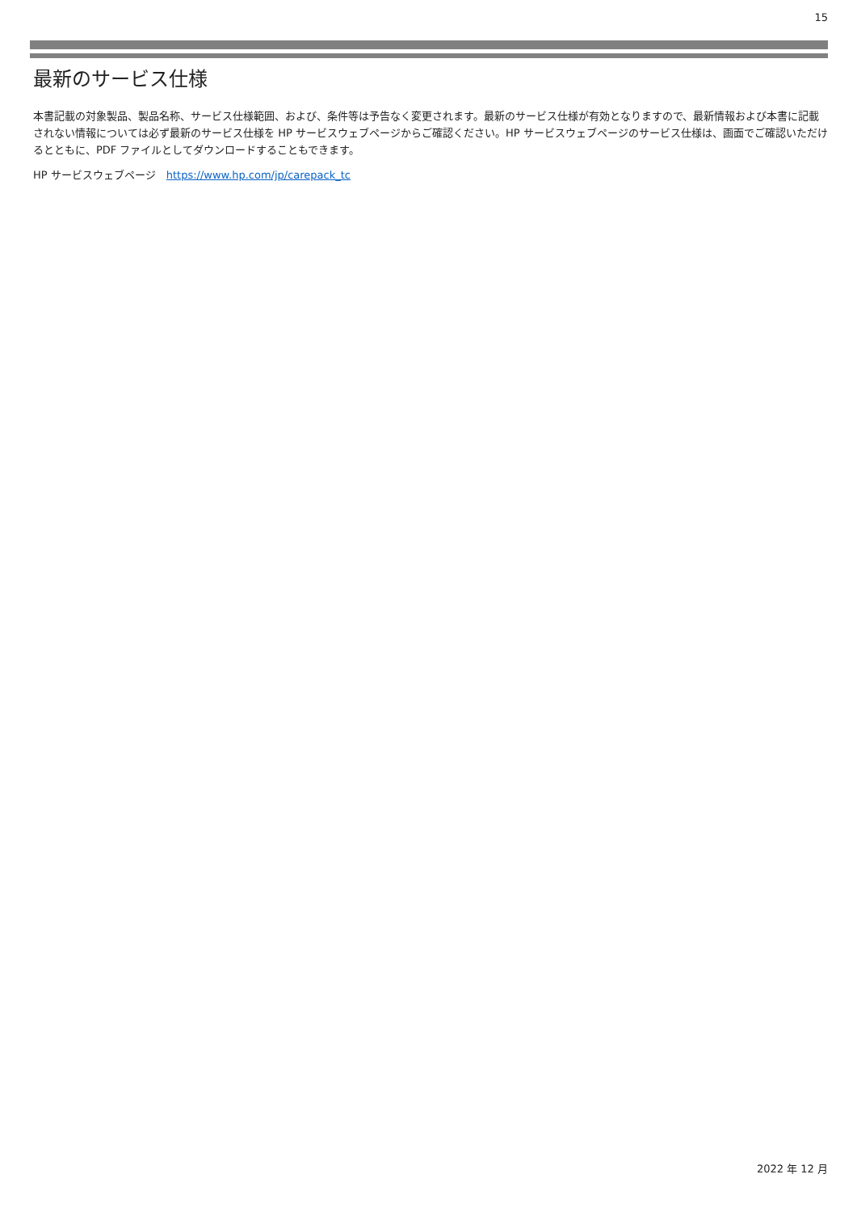15
最新のサービス仕様
本書記載の対象製品、製品名称、サービス仕様範囲、および、条件等は予告なく変更されます。最新のサービス仕様が有効となりますので、最新情報および本書に記載されない情報については必ず最新のサービス仕様を HP サービスウェブページからご確認ください。HP サービスウェブページのサービス仕様は、画面でご確認いただけるとともに、PDF ファイルとしてダウンロードすることもできます。
HP サービスウェブページ　https://www.hp.com/jp/carepack_tc
2022 年 12 月